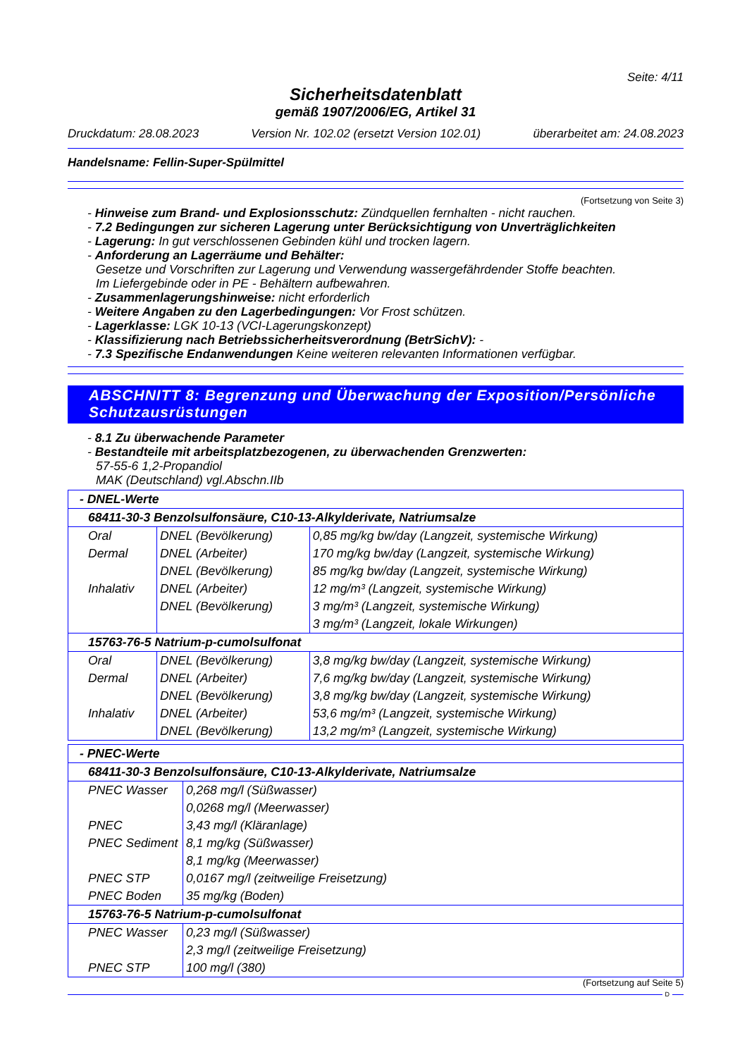Seite: 4/11
Sicherheitsdatenblatt
gemäß 1907/2006/EG, Artikel 31
Druckdatum: 28.08.2023 Version Nr. 102.02 (ersetzt Version 102.01) überarbeitet am: 24.08.2023
Handelsname: Fellin-Super-Spülmittel
(Fortsetzung von Seite 3)
- Hinweise zum Brand- und Explosionsschutz: Zündquellen fernhalten - nicht rauchen.
- 7.2 Bedingungen zur sicheren Lagerung unter Berücksichtigung von Unverträglichkeiten
- Lagerung: In gut verschlossenen Gebinden kühl und trocken lagern.
- Anforderung an Lagerräume und Behälter:
Gesetze und Vorschriften zur Lagerung und Verwendung wassergefährdender Stoffe beachten.
Im Liefergebinde oder in PE - Behältern aufbewahren.
- Zusammenlagerungshinweise: nicht erforderlich
- Weitere Angaben zu den Lagerbedingungen: Vor Frost schützen.
- Lagerklasse: LGK 10-13 (VCI-Lagerungskonzept)
- Klassifizierung nach Betriebssicherheitsverordnung (BetrSichV): -
- 7.3 Spezifische Endanwendungen Keine weiteren relevanten Informationen verfügbar.
ABSCHNITT 8: Begrenzung und Überwachung der Exposition/Persönliche Schutzausrüstungen
- 8.1 Zu überwachende Parameter
- Bestandteile mit arbeitsplatzbezogenen, zu überwachenden Grenzwerten:
57-55-6 1,2-Propandiol
MAK (Deutschland) vgl.Abschn.IIb
| - DNEL-Werte | | |
| 68411-30-3 Benzolsulfonsäure, C10-13-Alkylderivate, Natriumsalze | | |
| Oral | DNEL (Bevölkerung) | 0,85 mg/kg bw/day (Langzeit, systemische Wirkung) |
| Dermal | DNEL (Arbeiter) | 170 mg/kg bw/day (Langzeit, systemische Wirkung) |
| | DNEL (Bevölkerung) | 85 mg/kg bw/day (Langzeit, systemische Wirkung) |
| Inhalativ | DNEL (Arbeiter) | 12 mg/m³ (Langzeit, systemische Wirkung) |
| | DNEL (Bevölkerung) | 3 mg/m³ (Langzeit, systemische Wirkung) |
| | | 3 mg/m³ (Langzeit, lokale Wirkungen) |
| 15763-76-5 Natrium-p-cumolsulfonat | | |
| Oral | DNEL (Bevölkerung) | 3,8 mg/kg bw/day (Langzeit, systemische Wirkung) |
| Dermal | DNEL (Arbeiter) | 7,6 mg/kg bw/day (Langzeit, systemische Wirkung) |
| | DNEL (Bevölkerung) | 3,8 mg/kg bw/day (Langzeit, systemische Wirkung) |
| Inhalativ | DNEL (Arbeiter) | 53,6 mg/m³ (Langzeit, systemische Wirkung) |
| | DNEL (Bevölkerung) | 13,2 mg/m³ (Langzeit, systemische Wirkung) |
| - PNEC-Werte | |
| 68411-30-3 Benzolsulfonsäure, C10-13-Alkylderivate, Natriumsalze | |
| PNEC Wasser | 0,268 mg/l (Süßwasser) |
| | 0,0268 mg/l (Meerwasser) |
| PNEC | 3,43 mg/l (Kläranlage) |
| PNEC Sediment | 8,1 mg/kg (Süßwasser) |
| | 8,1 mg/kg (Meerwasser) |
| PNEC STP | 0,0167 mg/l (zeitweilige Freisetzung) |
| PNEC Boden | 35 mg/kg (Boden) |
| 15763-76-5 Natrium-p-cumolsulfonat | |
| PNEC Wasser | 0,23 mg/l (Süßwasser) |
| | 2,3 mg/l (zeitweilige Freisetzung) |
| PNEC STP | 100 mg/l (380) |
(Fortsetzung auf Seite 5)
D